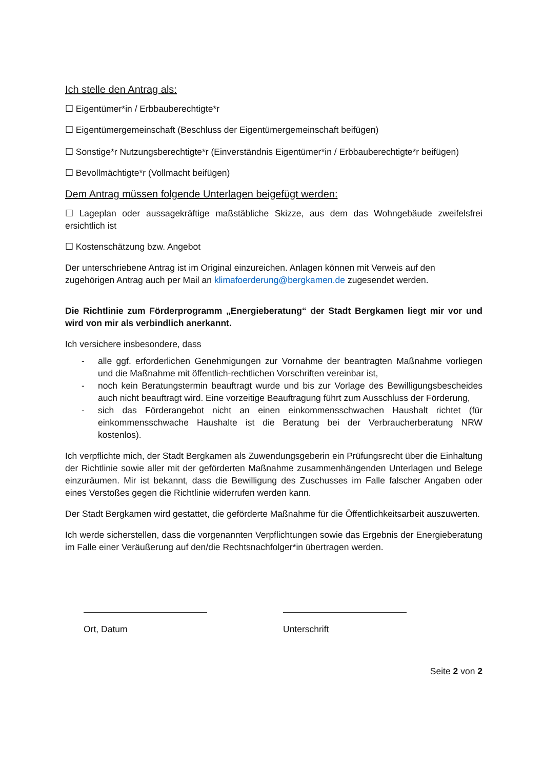Ich stelle den Antrag als:
☐ Eigentümer*in / Erbbauberechtigte*r
☐ Eigentümergemeinschaft (Beschluss der Eigentümergemeinschaft beifügen)
☐ Sonstige*r Nutzungsberechtigte*r (Einverständnis Eigentümer*in / Erbbauberechtigte*r beifügen)
☐ Bevollmächtigte*r (Vollmacht beifügen)
Dem Antrag müssen folgende Unterlagen beigefügt werden:
☐ Lageplan oder aussagekräftige maßstäbliche Skizze, aus dem das Wohngebäude zweifelsfrei ersichtlich ist
☐ Kostenschätzung bzw. Angebot
Der unterschriebene Antrag ist im Original einzureichen. Anlagen können mit Verweis auf den zugehörigen Antrag auch per Mail an klimafoerderung@bergkamen.de zugesendet werden.
Die Richtlinie zum Förderprogramm „Energieberatung“ der Stadt Bergkamen liegt mir vor und wird von mir als verbindlich anerkannt.
Ich versichere insbesondere, dass
- alle ggf. erforderlichen Genehmigungen zur Vornahme der beantragten Maßnahme vorliegen und die Maßnahme mit öffentlich-rechtlichen Vorschriften vereinbar ist,
- noch kein Beratungstermin beauftragt wurde und bis zur Vorlage des Bewilligungsbescheides auch nicht beauftragt wird. Eine vorzeitige Beauftragung führt zum Ausschluss der Förderung,
- sich das Förderangebot nicht an einen einkommensschwachen Haushalt richtet (für einkommensschwache Haushalte ist die Beratung bei der Verbraucherberatung NRW kostenlos).
Ich verpflichte mich, der Stadt Bergkamen als Zuwendungsgeberin ein Prüfungsrecht über die Einhaltung der Richtlinie sowie aller mit der geförderten Maßnahme zusammenhängenden Unterlagen und Belege einzuräumen. Mir ist bekannt, dass die Bewilligung des Zuschusses im Falle falscher Angaben oder eines Verstoßes gegen die Richtlinie widerrufen werden kann.
Der Stadt Bergkamen wird gestattet, die geförderte Maßnahme für die Öffentlichkeitsarbeit auszuwerten.
Ich werde sicherstellen, dass die vorgenannten Verpflichtungen sowie das Ergebnis der Energieberatung im Falle einer Veräußerung auf den/die Rechtsnachfolger*in übertragen werden.
Ort, Datum Unterschrift
Seite 2 von 2